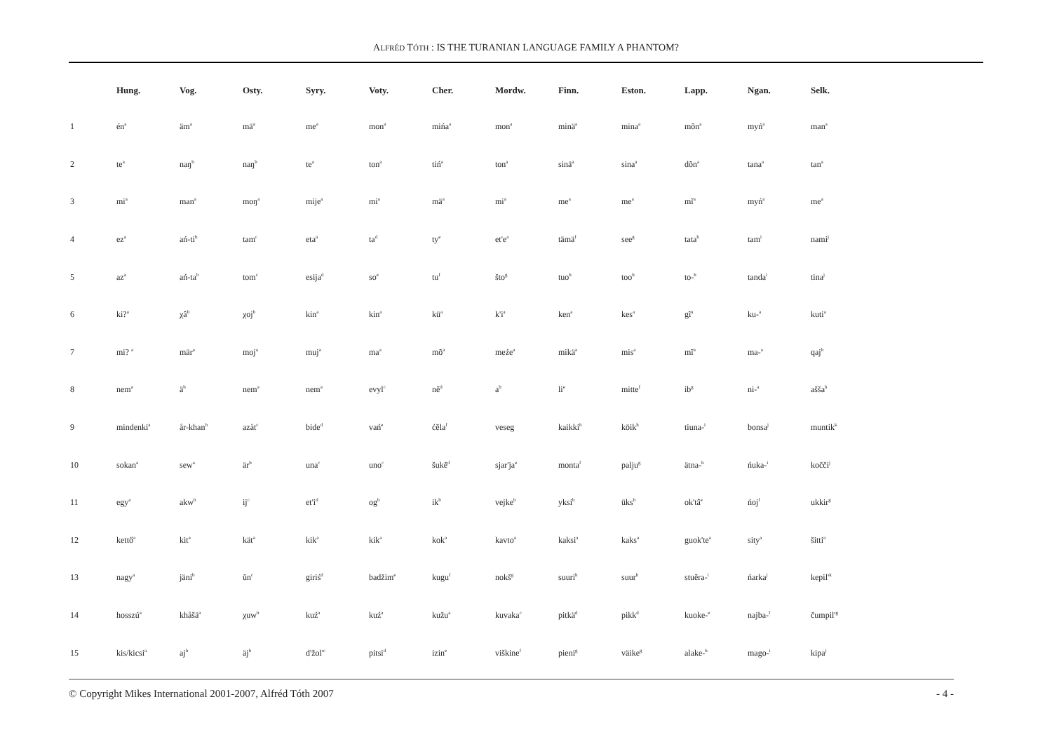ALFRÉD TÓTH : IS THE TURANIAN LANGUAGE FAMILY A PHANTOM?
| | Hung. | Vog. | Osty. | Syry. | Voty. | Cher. | Mordw. | Finn. | Eston. | Lapp. | Ngan. | Selk. |
| --- | --- | --- | --- | --- | --- | --- | --- | --- | --- | --- | --- | --- |
| 1 | én<sup>a</sup> | äm<sup>a</sup> | mä<sup>a</sup> | me<sup>a</sup> | mon<sup>a</sup> | mińa<sup>a</sup> | mon<sup>a</sup> | minä<sup>a</sup> | mina<sup>a</sup> | mõn<sup>a</sup> | myń<sup>a</sup> | man<sup>a</sup> |
| 2 | te<sup>a</sup> | naŋ<sup>b</sup> | naŋ<sup>b</sup> | te<sup>a</sup> | ton<sup>a</sup> | tiń<sup>a</sup> | ton<sup>a</sup> | sinä<sup>a</sup> | sina<sup>a</sup> | dõn<sup>a</sup> | tana<sup>a</sup> | tan<sup>a</sup> |
| 3 | mi<sup>a</sup> | man<sup>a</sup> | moŋ<sup>a</sup> | mije<sup>a</sup> | mi<sup>a</sup> | mä<sup>a</sup> | mi<sup>a</sup> | me<sup>a</sup> | me<sup>a</sup> | mĩ<sup>a</sup> | myń<sup>a</sup> | me<sup>a</sup> |
| 4 | ez<sup>a</sup> | ań-ti<sup>b</sup> | tam<sup>c</sup> | eta<sup>a</sup> | ta<sup>d</sup> | ty<sup>e</sup> | et'e<sup>a</sup> | tämä<sup>f</sup> | see<sup>g</sup> | tata<sup>h</sup> | tam<sup>i</sup> | nami<sup>j</sup> |
| 5 | az<sup>a</sup> | ań-ta<sup>b</sup> | tom<sup>c</sup> | esija<sup>d</sup> | so<sup>e</sup> | tu<sup>f</sup> | što<sup>g</sup> | tuo<sup>h</sup> | too<sup>h</sup> | to-<sup>h</sup> | tanda<sup>i</sup> | tina<sup>j</sup> |
| 6 | ki?<sup>a</sup> | χâ<sup>b</sup> | χoj<sup>b</sup> | kin<sup>a</sup> | kin<sup>a</sup> | kü<sup>a</sup> | k'i<sup>a</sup> | ken<sup>a</sup> | kes<sup>a</sup> | gĩ<sup>a</sup> | ku-<sup>a</sup> | kuti<sup>a</sup> |
| 7 | mi? <sup>a</sup> | mär<sup>a</sup> | moj<sup>a</sup> | muj<sup>a</sup> | ma<sup>a</sup> | mõ<sup>a</sup> | meźe<sup>a</sup> | mikä<sup>a</sup> | mis<sup>a</sup> | mĩ<sup>a</sup> | ma-<sup>a</sup> | qaj<sup>b</sup> |
| 8 | nem<sup>a</sup> | ä<sup>b</sup> | nem<sup>a</sup> | nem<sup>a</sup> | evyl<sup>c</sup> | nĕ<sup>d</sup> | a<sup>b</sup> | li<sup>e</sup> | mitte<sup>f</sup> | ib<sup>g</sup> | ni-<sup>a</sup> | ašša<sup>h</sup> |
| 9 | mindenki<sup>a</sup> | år-khan<sup>b</sup> | azàt<sup>c</sup> | bide<sup>d</sup> | vań<sup>e</sup> | ćĕla<sup>f</sup> | veseg | kaikki<sup>h</sup> | köik<sup>h</sup> | tiuna-<sup>i</sup> | bonsa<sup>j</sup> | muntik<sup>k</sup> |
| 10 | sokan<sup>a</sup> | sew<sup>a</sup> | är<sup>b</sup> | una<sup>c</sup> | uno<sup>c</sup> | šukĕ<sup>d</sup> | sjar'ja<sup>e</sup> | monta<sup>f</sup> | palju<sup>g</sup> | ätna-<sup>h</sup> | ńuka-<sup>i</sup> | kočči<sup>j</sup> |
| 11 | egy<sup>a</sup> | akw<sup>b</sup> | ij<sup>c</sup> | et'i<sup>d</sup> | og<sup>b</sup> | ik<sup>b</sup> | vejke<sup>b</sup> | yksi<sup>b</sup> | üks<sup>b</sup> | ok'tâ<sup>e</sup> | ńoj<sup>f</sup> | ukkir<sup>g</sup> |
| 12 | kettő<sup>a</sup> | kit<sup>a</sup> | kät<sup>a</sup> | kik<sup>a</sup> | kik<sup>a</sup> | kok<sup>a</sup> | kavto<sup>a</sup> | kaksi<sup>a</sup> | kaks<sup>a</sup> | guok'te<sup>a</sup> | sity<sup>a</sup> | šitti<sup>a</sup> |
| 13 | nagy<sup>a</sup> | jäni<sup>b</sup> | ŭn<sup>c</sup> | giriś<sup>d</sup> | badžim<sup>e</sup> | kugu<sup>f</sup> | nokš<sup>g</sup> | suuri<sup>h</sup> | suur<sup>h</sup> | stuĕra-<sup>i</sup> | ńarka<sup>j</sup> | kepil'<sup>k</sup> |
| 14 | hosszú<sup>a</sup> | khåšä<sup>a</sup> | χuw<sup>b</sup> | kuź<sup>a</sup> | kuź<sup>a</sup> | kužu<sup>a</sup> | kuvaka<sup>c</sup> | pitkä<sup>d</sup> | pikk<sup>d</sup> | kuoke-<sup>e</sup> | najba-<sup>f</sup> | čumpil'<sup>g</sup> |
| 15 | kis/kicsi<sup>a</sup> | aj<sup>b</sup> | äj<sup>b</sup> | d'žol'<sup>c</sup> | pitsi<sup>d</sup> | izin<sup>e</sup> | viškine<sup>f</sup> | pieni<sup>g</sup> | väike<sup>g</sup> | alake-<sup>h</sup> | mago-<sup>i</sup> | kipa<sup>j</sup> |
© Copyright Mikes International 2001-2007, Alfréd Tóth 2007 - 4 -